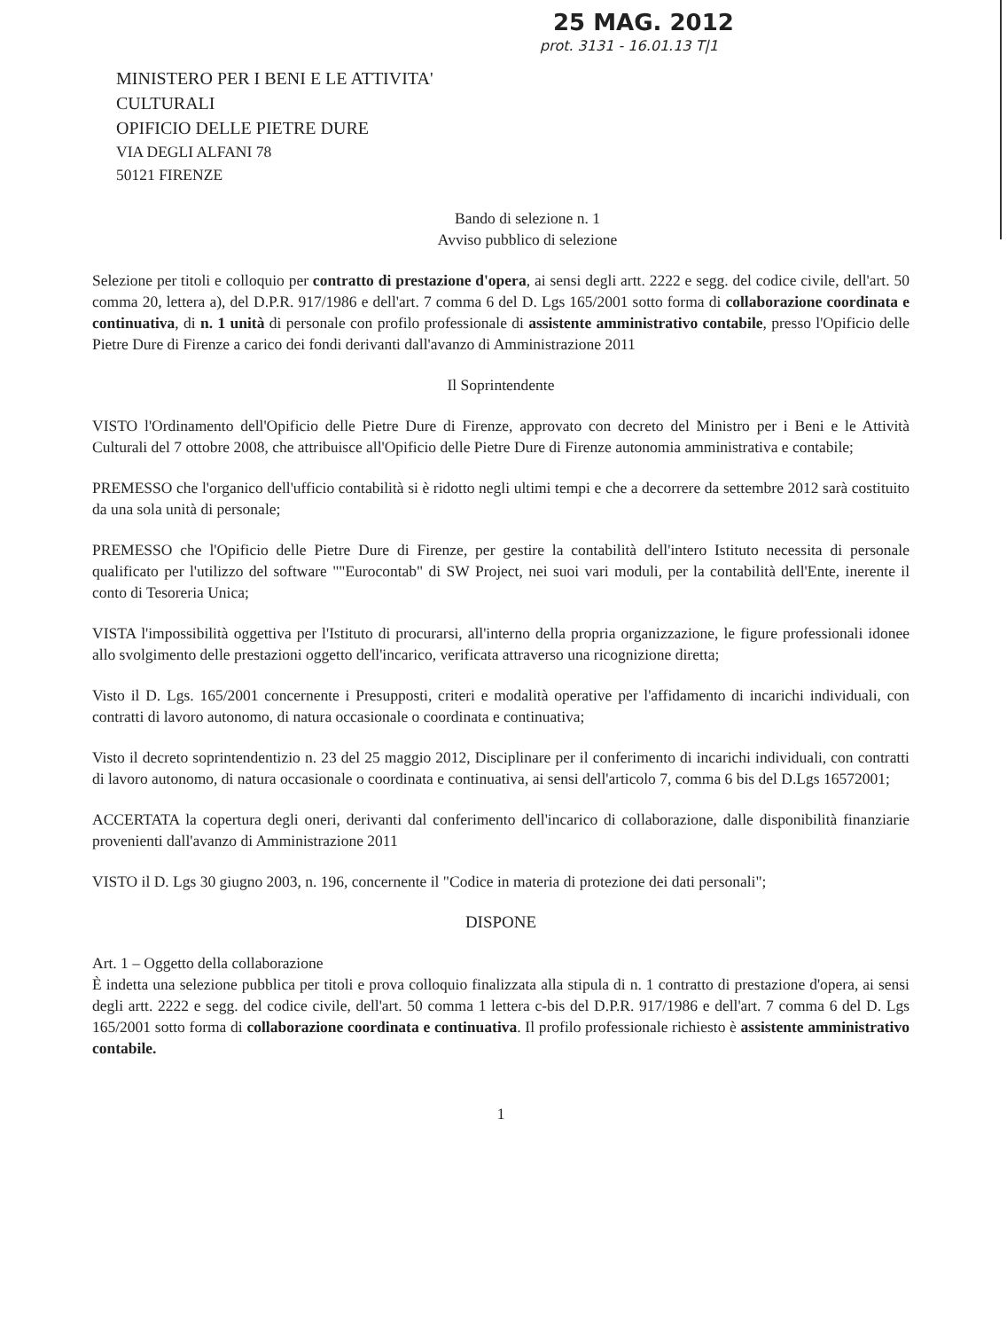25 MAG. 2012
prot. 3131 - 16.01.13 T|1
MINISTERO PER I BENI E LE ATTIVITA'
CULTURALI
OPIFICIO DELLE PIETRE DURE
VIA DEGLI ALFANI 78
50121 FIRENZE
Bando di selezione n. 1
Avviso pubblico di selezione
Selezione per titoli e colloquio per contratto di prestazione d'opera, ai sensi degli artt. 2222 e segg. del codice civile, dell'art. 50 comma 20, lettera a), del D.P.R. 917/1986 e dell'art. 7 comma 6 del D. Lgs 165/2001 sotto forma di collaborazione coordinata e continuativa, di n. 1 unità di personale con profilo professionale di assistente amministrativo contabile, presso l'Opificio delle Pietre Dure di Firenze a carico dei fondi derivanti dall'avanzo di Amministrazione 2011
Il Soprintendente
VISTO l'Ordinamento dell'Opificio delle Pietre Dure di Firenze, approvato con decreto del Ministro per i Beni e le Attività Culturali del 7 ottobre 2008, che attribuisce all'Opificio delle Pietre Dure di Firenze autonomia amministrativa e contabile;
PREMESSO che l'organico dell'ufficio contabilità si è ridotto negli ultimi tempi e che a decorrere da settembre 2012 sarà costituito da una sola unità di personale;
PREMESSO che l'Opificio delle Pietre Dure di Firenze, per gestire la contabilità dell'intero Istituto necessita di personale qualificato per l'utilizzo del software ""Eurocontab" di SW Project, nei suoi vari moduli, per la contabilità dell'Ente, inerente il conto di Tesoreria Unica;
VISTA l'impossibilità oggettiva per l'Istituto di procurarsi, all'interno della propria organizzazione, le figure professionali idonee allo svolgimento delle prestazioni oggetto dell'incarico, verificata attraverso una ricognizione diretta;
Visto il D. Lgs. 165/2001 concernente i Presupposti, criteri e modalità operative per l'affidamento di incarichi individuali, con contratti di lavoro autonomo, di natura occasionale o coordinata e continuativa;
Visto il decreto soprintendentizio n. 23 del 25 maggio 2012, Disciplinare per il conferimento di incarichi individuali, con contratti di lavoro autonomo, di natura occasionale o coordinata e continuativa, ai sensi dell'articolo 7, comma 6 bis del D.Lgs 16572001;
ACCERTATA la copertura degli oneri, derivanti dal conferimento dell'incarico di collaborazione, dalle disponibilità finanziarie provenienti dall'avanzo di Amministrazione 2011
VISTO il D. Lgs 30 giugno 2003, n. 196, concernente il "Codice in materia di protezione dei dati personali";
DISPONE
Art. 1 – Oggetto della collaborazione
È indetta una selezione pubblica per titoli e prova colloquio finalizzata alla stipula di n. 1 contratto di prestazione d'opera, ai sensi degli artt. 2222 e segg. del codice civile, dell'art. 50 comma 1 lettera c-bis del D.P.R. 917/1986 e dell'art. 7 comma 6 del D. Lgs 165/2001 sotto forma di collaborazione coordinata e continuativa. Il profilo professionale richiesto è assistente amministrativo contabile.
1